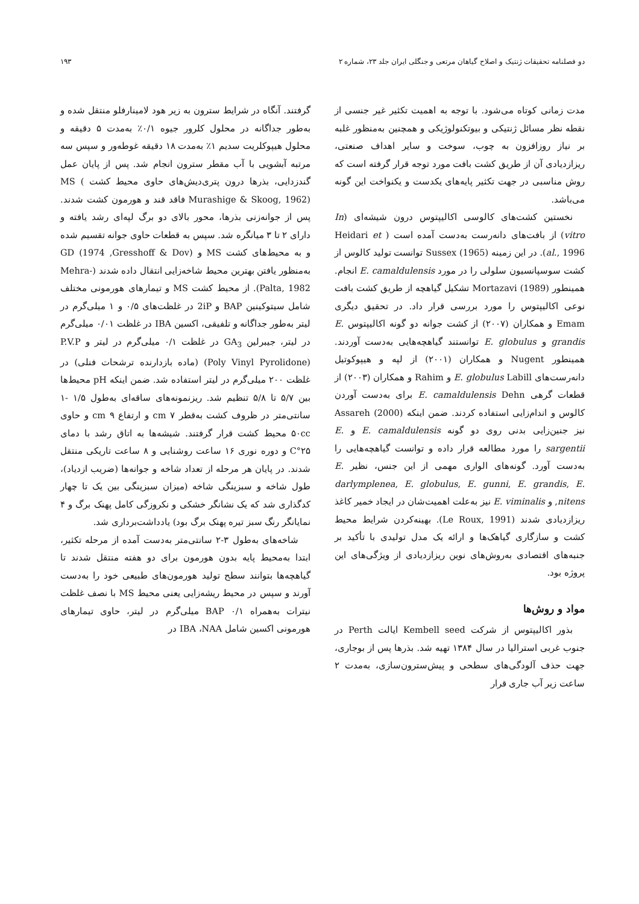دو فصلنامه تحقیقات ژنتیک و اصلاح گیاهان مرتعی و جنگلی ایران جلد ۲۳، شماره ۲ ۱۹۳
مدت زمانی کوتاه می‌شود. با توجه به اهمیت تکثیر غیر جنسی از نقطه نظر مسائل ژنتیکی و بیوتکنولوژیکی و همچنین به‌منظور غلبه بر نیاز روزافزون به چوب، سوخت و سایر اهداف صنعتی، ریزازدیادی آن از طریق کشت بافت مورد توجه قرار گرفته است که روش مناسبی در جهت تکثیر پایه‌های یکدست و یکنواخت این گونه می‌باشد.
نخستین کشت‌های کالوسی اکالیپتوس درون شیشه‌ای (In vitro) از بافت‌های دانه‌رست به‌دست آمده است ( Heidari et al., 1996). در این زمینه Sussex (1965) توانست تولید کالوس از کشت سوسپانسیون سلولی را در مورد E. camaldulensis انجام. همینطور Mortazavi (1989) تشکیل گیاهچه از طریق کشت بافت نوعی اکالیپتوس را مورد بررسی قرار داد. در تحقیق دیگری Emam و همکاران (۲۰۰۷) از کشت جوانه دو گونه اکالیپتوس E. grandis و E. globulus توانستند گیاهچه‌هایی به‌دست آوردند. همینطور Nugent و همکاران (۲۰۰۱) از لپه و هیپوکوتیل دانه‌رست‌های E. globulus Labill و Rahim و همکاران (۲۰۰۳) از قطعات گرهی E. camaldulensis Dehn برای به‌دست آوردن کالوس و اندام‌زایی استفاده کردند. ضمن اینکه Assareh (2000) نیز جنین‌زایی بدنی روی دو گونه E. camaldulensis و E. sargentii را مورد مطالعه قرار داده و توانست گیاهچه‌هایی را به‌دست آورد. گونه‌های الواری مهمی از این جنس، نظیر E. darlymplenea, E. globulus, E. gunni, E. grandis, E. nitens, و E. viminalis نیز به‌علت اهمیت‌شان در ایجاد خمیر کاغذ ریزازدیادی شدند (Le Roux, 1991). بهینه‌کردن شرایط محیط کشت و سازگاری گیاهک‌ها و ارائه یک مدل تولیدی با تأکید بر جنبه‌های اقتصادی به‌روش‌های نوین ریزازدیادی از ویژگی‌های این پروژه بود.
مواد و روش‌ها
بذور اکالیپتوس از شرکت Kembell seed ایالت Perth در جنوب غربی استرالیا در سال ۱۳۸۴ تهیه شد. بذرها پس از بوجاری، جهت حذف آلودگی‌های سطحی و پیش‌سترون‌سازی، به‌مدت ۲ ساعت زیر آب جاری قرار
گرفتند. آنگاه در شرایط سترون به زیر هود لامینارفلو منتقل شده و به‌طور جداگانه در محلول کلرور جیوه ۰/۱٪ به‌مدت ۵ دقیقه و محلول هیپوکلریت سدیم ۱٪ به‌مدت ۱۸ دقیقه غوطه‌ور و سپس سه مرتبه آبشویی با آب مقطر سترون انجام شد. پس از پایان عمل گندزدایی، بذرها درون پتری‌دیش‌های حاوی محیط کشت MS ( Murashige & Skoog, 1962) فاقد قند و هورمون کشت شدند. پس از جوانه‌زنی بذرها، محور بالای دو برگ لپه‌ای رشد یافته و دارای ۲ تا ۳ میانگره شد. سپس به قطعات حاوی جوانه تقسیم شده و به محیط‌های کشت MS و GD (1974 ,Gresshoff & Dov) به‌منظور یافتن بهترین محیط شاخه‌زایی انتقال داده شدند (Mehra-Palta, 1982). از محیط کشت MS و تیمارهای هورمونی مختلف شامل سیتوکینین BAP و 2iP در غلظت‌های ۰/۵ و ۱ میلی‌گرم در لیتر به‌طور جداگانه و تلفیقی، اکسین IBA در غلظت ۰/۰۱ میلی‌گرم در لیتر، جیبرلین GA<sub>3</sub> در غلظت ۰/۱ میلی‌گرم در لیتر و P.V.P (Poly Vinyl Pyrolidone) (ماده بازدارنده ترشحات فنلی) در غلظت ۲۰۰ میلی‌گرم در لیتر استفاده شد. ضمن اینکه pH محیط‌ها بین ۵/۷ تا ۵/۸ تنظیم شد. ریزنمونه‌های ساقه‌ای به‌طول ۱/۵ -۱ سانتی‌متر در ظروف کشت به‌قطر ۷ cm و ارتفاع ۹ cm و حاوی ۵۰cc محیط کشت قرار گرفتند. شیشه‌ها به اتاق رشد با دمای ۲۵°C و دوره نوری ۱۶ ساعت روشنایی و ۸ ساعت تاریکی منتقل شدند. در پایان هر مرحله از تعداد شاخه و جوانه‌ها (ضریب ازدیاد)، طول شاخه و سبزینگی شاخه (میزان سبزینگی بین یک تا چهار کدگذاری شد که یک نشانگر خشکی و نکروزگی کامل پهنک برگ و ۴ نمایانگر رنگ سبز تیره پهنک برگ بود) یادداشت‌برداری شد.
شاخه‌های به‌طول ۳-۲ سانتی‌متر به‌دست آمده از مرحله تکثیر، ابتدا به‌محیط پایه بدون هورمون برای دو هفته منتقل شدند تا گیاهچه‌ها بتوانند سطح تولید هورمون‌های طبیعی خود را به‌دست آورند و سپس در محیط ریشه‌زایی یعنی محیط MS با نصف غلظت نیترات به‌همراه BAP ۰/۱ میلی‌گرم در لیتر، حاوی تیمارهای هورمونی اکسین شامل IBA ،NAA در